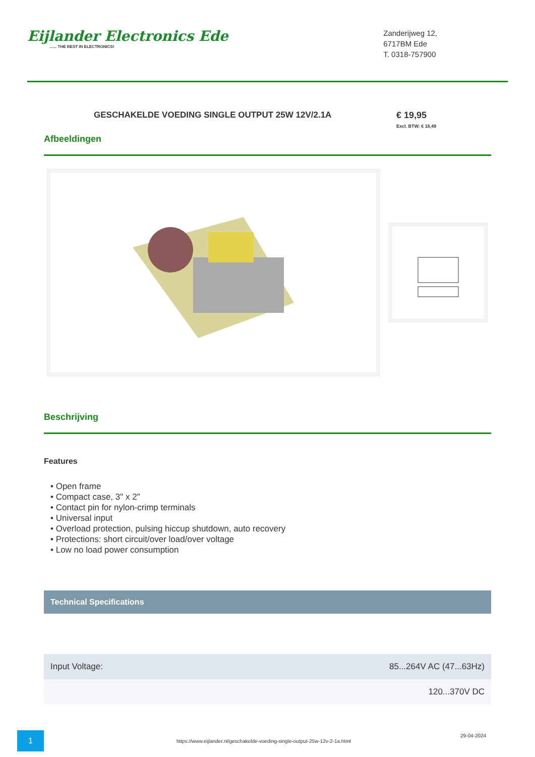Eijlander Electronics Ede...... THE BEST IN ELECTRONICS!
Zanderijweg 12,
6717BM Ede
T. 0318-757900
GESCHAKELDE VOEDING SINGLE OUTPUT 25W 12V/2.1A € 19,95
Excl. BTW: € 16,49
Afbeeldingen
Beschrijving
Features
• Open frame
• Compact case, 3" x 2"
• Contact pin for nylon-crimp terminals
• Universal input
• Overload protection, pulsing hiccup shutdown, auto recovery
• Protections: short circuit/over load/over voltage
• Low no load power consumption
Technical Specifications
| Input Voltage: | 85...264V AC (47...63Hz) |
| | 120...370V DC |
1
https://www.eijlander.nl/geschakelde-voeding-single-output-25w-12v-2-1a.html
29-04-2024